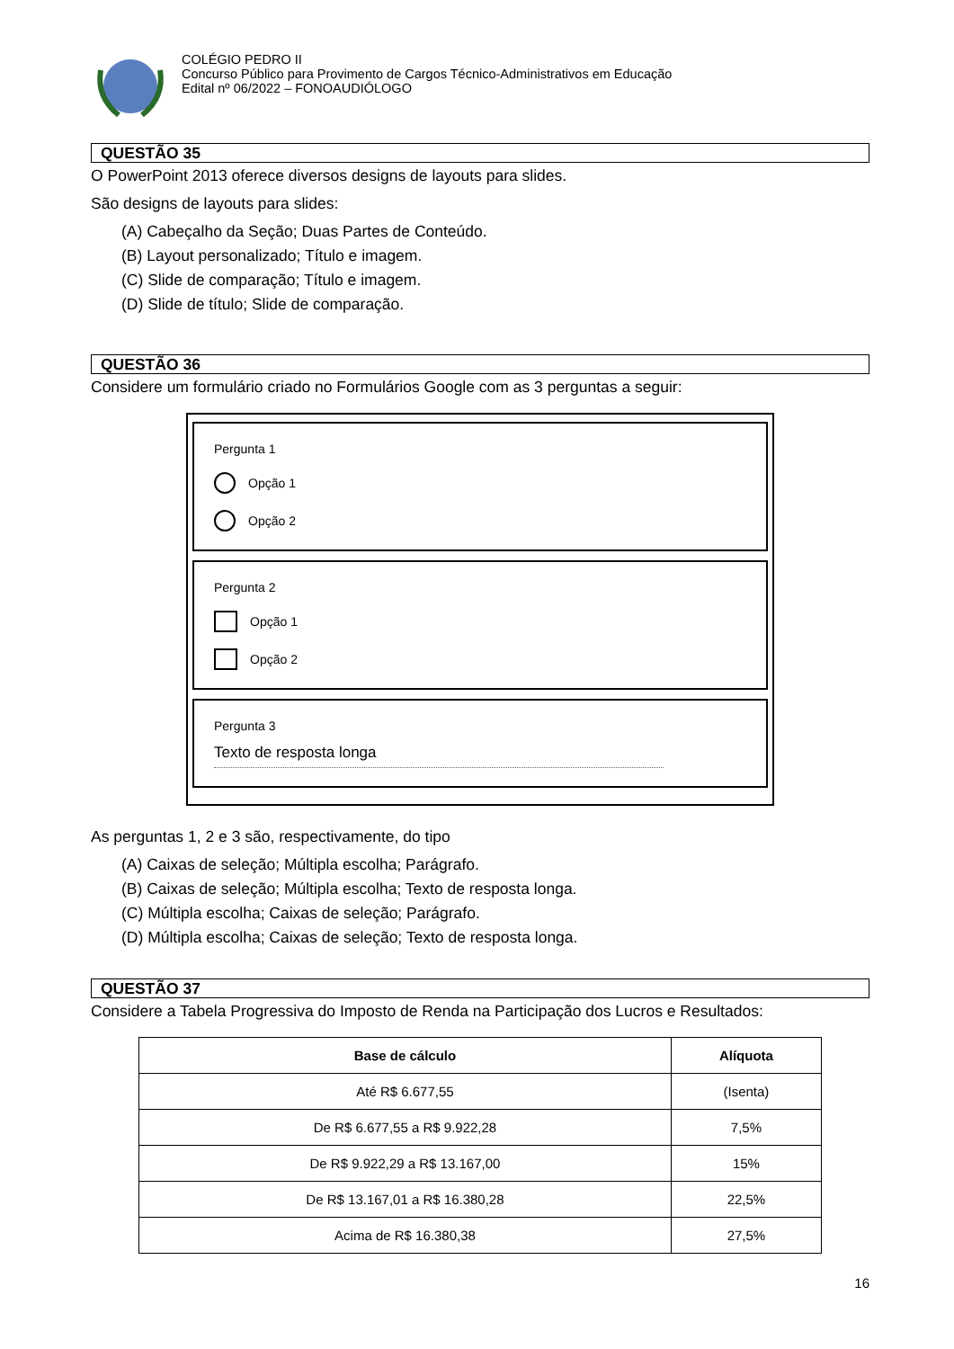COLÉGIO PEDRO II
Concurso Público para Provimento de Cargos Técnico-Administrativos em Educação
Edital nº 06/2022 – FONOAUDIÓLOGO
QUESTÃO 35
O PowerPoint 2013 oferece diversos designs de layouts para slides.
São designs de layouts para slides:
(A) Cabeçalho da Seção; Duas Partes de Conteúdo.
(B) Layout personalizado; Título e imagem.
(C) Slide de comparação; Título e imagem.
(D) Slide de título; Slide de comparação.
QUESTÃO 36
Considere um formulário criado no Formulários Google com as 3 perguntas a seguir:
Pergunta 1
Opção 1
Opção 2
Pergunta 2
Opção 1
Opção 2
Pergunta 3
Texto de resposta longa
As perguntas 1, 2 e 3 são, respectivamente, do tipo
(A) Caixas de seleção; Múltipla escolha; Parágrafo.
(B) Caixas de seleção; Múltipla escolha; Texto de resposta longa.
(C) Múltipla escolha; Caixas de seleção; Parágrafo.
(D) Múltipla escolha; Caixas de seleção; Texto de resposta longa.
QUESTÃO 37
Considere a Tabela Progressiva do Imposto de Renda na Participação dos Lucros e Resultados:
| Base de cálculo | Alíquota |
| --- | --- |
| Até R$ 6.677,55 | (Isenta) |
| De R$ 6.677,55 a R$ 9.922,28 | 7,5% |
| De R$ 9.922,29 a R$ 13.167,00 | 15% |
| De R$ 13.167,01 a R$ 16.380,28 | 22,5% |
| Acima de R$ 16.380,38 | 27,5% |
16